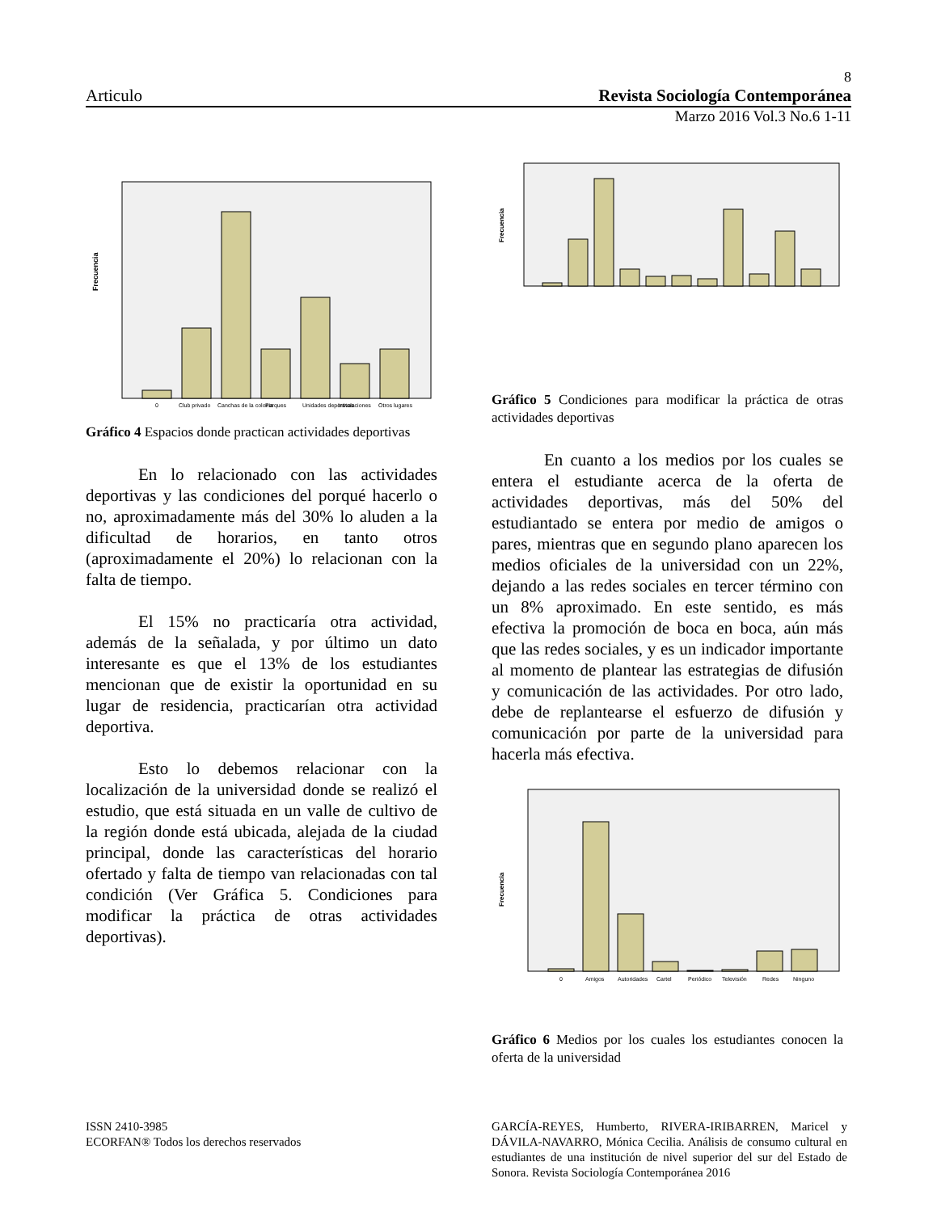8
Articulo Revista Sociología Contemporánea
Marzo 2016 Vol.3 No.6 1-11
Frecuencia
0
Club privado
Canchas de la colonia
Parques
Unidades deportivas
Instalaciones
Otros lugares
Gráfico 4 Espacios donde practican actividades deportivas
En lo relacionado con las actividades deportivas y las condiciones del porqué hacerlo o no, aproximadamente más del 30% lo aluden a la dificultad de horarios, en tanto otros (aproximadamente el 20%) lo relacionan con la falta de tiempo.
El 15% no practicaría otra actividad, además de la señalada, y por último un dato interesante es que el 13% de los estudiantes mencionan que de existir la oportunidad en su lugar de residencia, practicarían otra actividad deportiva.
Esto lo debemos relacionar con la localización de la universidad donde se realizó el estudio, que está situada en un valle de cultivo de la región donde está ubicada, alejada de la ciudad principal, donde las características del horario ofertado y falta de tiempo van relacionadas con tal condición (Ver Gráfica 5. Condiciones para modificar la práctica de otras actividades deportivas).
Frecuencia
Gráfico 5 Condiciones para modificar la práctica de otras actividades deportivas
En cuanto a los medios por los cuales se entera el estudiante acerca de la oferta de actividades deportivas, más del 50% del estudiantado se entera por medio de amigos o pares, mientras que en segundo plano aparecen los medios oficiales de la universidad con un 22%, dejando a las redes sociales en tercer término con un 8% aproximado. En este sentido, es más efectiva la promoción de boca en boca, aún más que las redes sociales, y es un indicador importante al momento de plantear las estrategias de difusión y comunicación de las actividades. Por otro lado, debe de replantearse el esfuerzo de difusión y comunicación por parte de la universidad para hacerla más efectiva.
Frecuencia
0
Amigos
Autoridades
Cartel
Periódico
Televisión
Redes
Ninguno
Gráfico 6 Medios por los cuales los estudiantes conocen la oferta de la universidad
ISSN 2410-3985
ECORFAN® Todos los derechos reservados
GARCÍA-REYES, Humberto, RIVERA-IRIBARREN, Maricel y DÁVILA-NAVARRO, Mónica Cecilia. Análisis de consumo cultural en estudiantes de una institución de nivel superior del sur del Estado de Sonora. Revista Sociología Contemporánea 2016